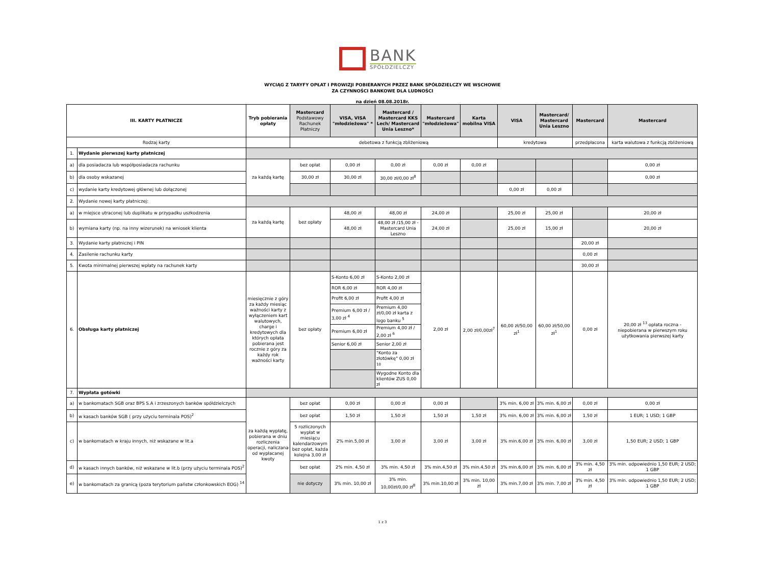BANK
SPÓŁDZIELCZY
WYCIĄG Z TARYFY OPŁAT I PROWIZJI POBIERANYCH PRZEZ BANK SPÓŁDZIELCZY WE WSCHOWIE
ZA CZYNNOŚCI BANKOWE DLA LUDNOŚCI
na dzień 08.08.2018r.
| III. KARTY PŁATNICZE | | Tryb pobierania opłaty | Mastercard Podstawowy Rachunek Płatniczy | VISA, VISA "młodzieżowa" * | Mastercard / Mastercard KKS Lech/ Mastercard Unia Leszno* | Mastercard "młodzieżowa" | Karta mobilna VISA | VISA | Mastercard/ Mastercard Unia Leszno | Mastercard | Mastercard |
| --- | --- | --- | --- | --- | --- | --- | --- | --- | --- | --- | --- |
| Rodzaj karty | | | debetowa z funkcją zbliżeniową | | | | | kredytowa | | przedpłacona | karta walutowa z funkcją zbliżeniową |
| 1. | Wydanie pierwszej karty płatniczej | | | | | | | | | | |
| a) | dla posiadacza lub współposiadacza rachunku | za każdą kartę | bez opłat | 0,00 zł | 0,00 zł | 0,00 zł | 0,00 zł | | | | 0,00 zł |
| b) | dla osoby wskazanej | | 30,00 zł | 30,00 zł | 30,00 zł/0,00 zł<sup>8</sup> | | | | | | 0,00 zł |
| c) | wydanie karty kredytowej głównej lub dołączonej | | | | | | | 0,00 zł | 0,00 zł | | |
| 2. | Wydanie nowej karty płatniczej: | | | | | | | | | | |
| a) | w miejsce utraconej lub duplikatu w przypadku uszkodzenia | za każdą kartę | bez opłaty | 48,00 zł | 48,00 zł | 24,00 zł | | 25,00 zł | 25,00 zł | | 20,00 zł |
| b) | wymiana karty (np. na inny wizerunek) na wniosek klienta | | | 48,00 zł | 48,00 zł /15,00 zł - Mastercard Unia Leszno | 24,00 zł | | 25,00 zł | 15,00 zł | | 20,00 zł |
| 3. | Wydanie karty płatniczej i PIN | | | | | | | | | 20,00 zł | |
| 4. | Zasilenie rachunku karty | | | | | | | | | 0,00 zł | |
| 5. | Kwota minimalnej pierwszej wpłaty na rachunek karty | | | | | | | | | 30,00 zł | |
| 6. | Obsługa karty płatniczej | miesięcznie z góry za każdy miesiąc ważności karty z wyłączeniem kart walutowych, charge i kredytowych dla których opłata pobierana jest rocznie z góry za każdy rok ważności karty | bez opłaty | S-Konto 6,00 zł | S-Konto 2,00 zł | 2,00 zł | 2,00 zł/0,00zł<sup>7</sup> | 60,00 zł/50,00 zł<sup>1</sup> | 60,00 zł/50,00 zł<sup>1</sup> | 0,00 zł | 20,00 zł <sup>13</sup> opłata roczna - niepobierana w pierwszym roku użytkowania pierwszej karty |
| | | | | ROR 6,00 zł | ROR 4,00 zł | | | | | | |
| | | | | Profit 6,00 zł | Profit 4,00 zł | | | | | | |
| | | | | Premium 6,00 zł / 3,00 zł <sup>4</sup> | Premium 4,00 zł/0,00 zł karta z logo banku <sup>5</sup> | | | | | | |
| | | | | Premium 6,00 zł | Premium 4,00 zł / 2,00 zł <sup>6</sup> | | | | | | |
| | | | | Senior 6,00 zł | Senior 2,00 zł | | | | | | |
| | | | | | "Konto za złotówkę" 0,00 zł <sup>10</sup> | | | | | | |
| | | | | | Wygodne Konto dla klientów ZUS 0,00 zł | | | | | | |
| 7. | Wypłata gotówki | | | | | | | | | | |
| a) | w bankomatach SGB oraz BPS S.A i zrzeszonych banków spółdzielczych | za każdą wypłatę, pobierana w dniu rozliczenia operacji, naliczana od wypłacanej kwoty | bez opłat | 0,00 zł | 0,00 zł | 0,00 zł | | 3% min. 6,00 zł | 3% min. 6,00 zł | 0,00 zł | 0,00 zł |
| b) | w kasach banków SGB ( przy użyciu terminala POS)<sup>2</sup> | | bez opłat | 1,50 zł | 1,50 zł | 1,50 zł | 1,50 zł | 3% min. 6,00 zł | 3% min. 6,00 zł | 1,50 zł | 1 EUR; 1 USD; 1 GBP |
| c) | w bankomatach w kraju innych, niż wskazane w lit.a | | 5 rozliczonych wypłat w miesiącu kalendarzowym bez opłat, każda kolejna 3,00 zł | 2% min.5,00 zł | 3,00 zł | 3,00 zł | 3,00 zł | 3% min.6,00 zł | 3% min. 6,00 zł | 3,00 zł | 1,50 EUR; 2 USD; 1 GBP |
| d) | w kasach innych banków, niż wskazane w lit.b (przy użyciu terminala POS)<sup>2</sup> | | bez opłat | 2% min. 4,50 zł | 3% min. 4,50 zł | 3% min.4,50 zł | 3% min.4,50 zł | 3% min.6,00 zł | 3% min. 6,00 zł | 3% min. 4,50 zł | 3% min. odpowiednio 1,50 EUR; 2 USD; 1 GBP |
| e) | w bankomatach za granicą (poza terytorium państw członkowskich EOG) <sup>14</sup> | | nie dotyczy | 3% min. 10,00 zł | 3% min. 10,00zł/0,00 zł<sup>8</sup> | 3% min.10,00 zł | 3% min. 10,00 zł | 3% min.7,00 zł | 3% min. 7,00 zł | 3% min. 4,50 zł | 3% min. odpowiednio 1,50 EUR; 2 USD; 1 GBP |
1 z 3